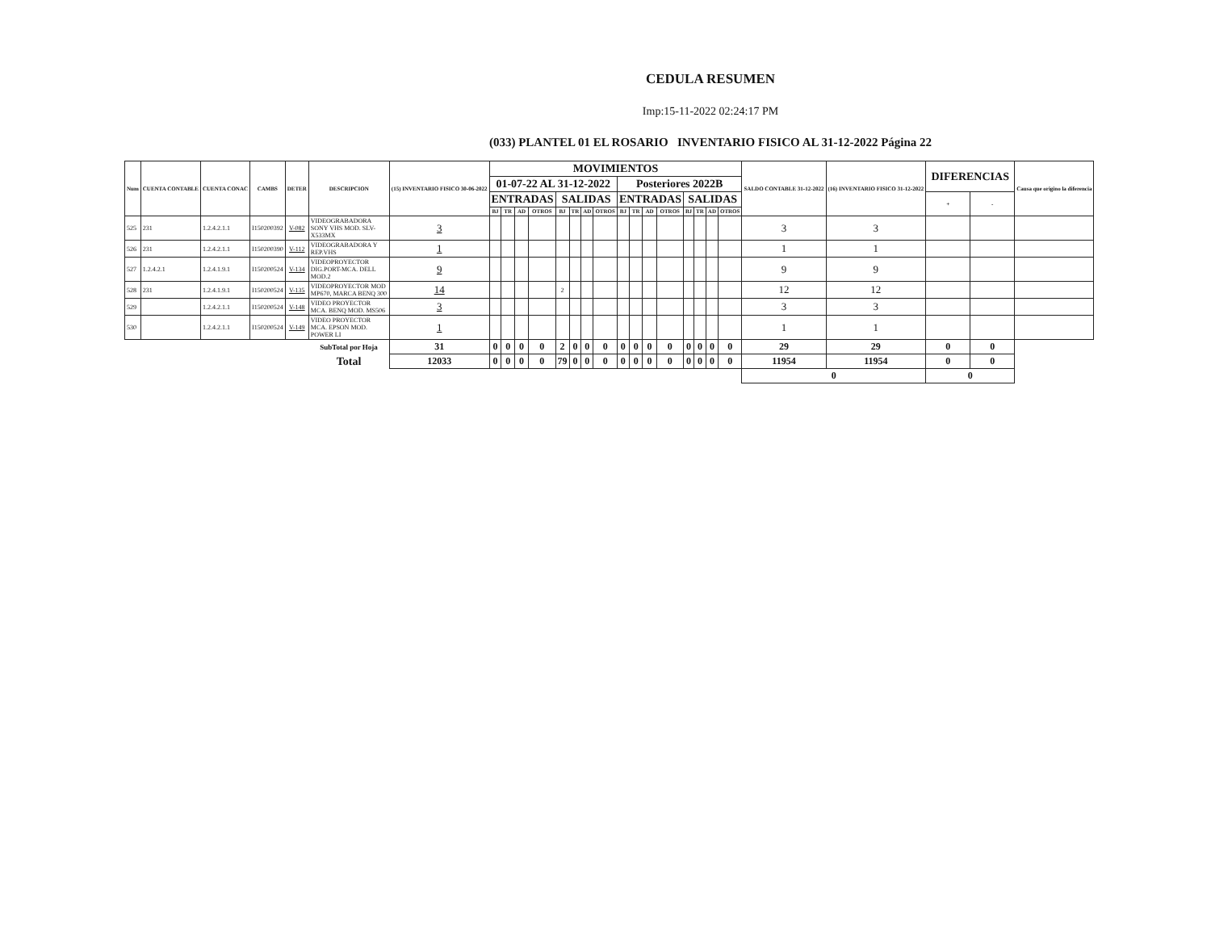CEDULA RESUMEN
Imp:15-11-2022 02:24:17 PM
(033) PLANTEL 01 EL ROSARIO INVENTARIO FISICO AL 31-12-2022 Página 22
| Num | CUENTA CONTABLE | CUENTA CONAC | CAMBS | DETER | DESCRIPCION | (15) INVENTARIO FISICO 30-06-2022 | MOVIMIENTOS | | | | | | | | | | | | | | | | SALDO CONTABLE 31-12-2022 | (16) INVENTARIO FISICO 31-12-2022 | DIFERENCIAS | | Causa que origino la diferencia |
| --- | --- | --- | --- | --- | --- | --- | --- | --- | --- | --- | --- | --- | --- | --- | --- | --- | --- | --- | --- | --- | --- | --- | --- | --- | --- | --- | --- |
| | | | | | | | 01-07-22 AL 31-12-2022 | | | | | | | | Posteriores 2022B | | | | | | | | | | | | |
| | | | | | | | ENTRADAS | | | | SALIDAS | | | | ENTRADAS | | | | SALIDAS | | | | | | + | - | |
| | | | | | | | BJ | TR | AD | OTROS | BJ | TR | AD | OTROS | BJ | TR | AD | OTROS | BJ | TR | AD | OTROS | | | | | |
| 525 | 231 | 1.2.4.2.1.1 | I150200392 | V-082 | VIDEOGRABADORA SONY VHS MOD. SLV-X533MX | 3 | | | | | | | | | | | | | | | | | 3 | 3 | | | |
| 526 | 231 | 1.2.4.2.1.1 | I150200390 | V-112 | VIDEOGRABADORA Y REP.VHS | 1 | | | | | | | | | | | | | | | | | 1 | 1 | | | |
| 527 | 1.2.4.2.1 | 1.2.4.1.9.1 | I150200524 | V-134 | VIDEOPROYECTOR DIG.PORT-MCA. DELL MOD.2 | 9 | | | | | | | | | | | | | | | | | 9 | 9 | | | |
| 528 | 231 | 1.2.4.1.9.1 | I150200524 | V-135 | VIDEOPROYECTOR MOD MP670, MARCA BENQ 300 | 14 | | | | | 2 | | | | | | | | | | | | 12 | 12 | | | |
| 529 | | 1.2.4.2.1.1 | I150200524 | V-148 | VIDEO PROYECTOR MCA. BENQ MOD. MS506 | 3 | | | | | | | | | | | | | | | | | 3 | 3 | | | |
| 530 | | 1.2.4.2.1.1 | I150200524 | V-149 | VIDEO PROYECTOR MCA. EPSON MOD. POWER LI | 1 | | | | | | | | | | | | | | | | | 1 | 1 | | | |
| | | | | | SubTotal por Hoja | 31 | 0 | 0 | 0 | 0 | 2 | 0 | 0 | 0 | 0 | 0 | 0 | 0 | 0 | 0 | 0 | 0 | 29 | 29 | 0 | 0 | |
| | | | | | Total | 12033 | 0 | 0 | 0 | 0 | 79 | 0 | 0 | 0 | 0 | 0 | 0 | 0 | 0 | 0 | 0 | 0 | 11954 | 11954 | 0 | 0 | |
| | | | | | | | | | | | | | | | | | | | | | | | 0 | | 0 | | |